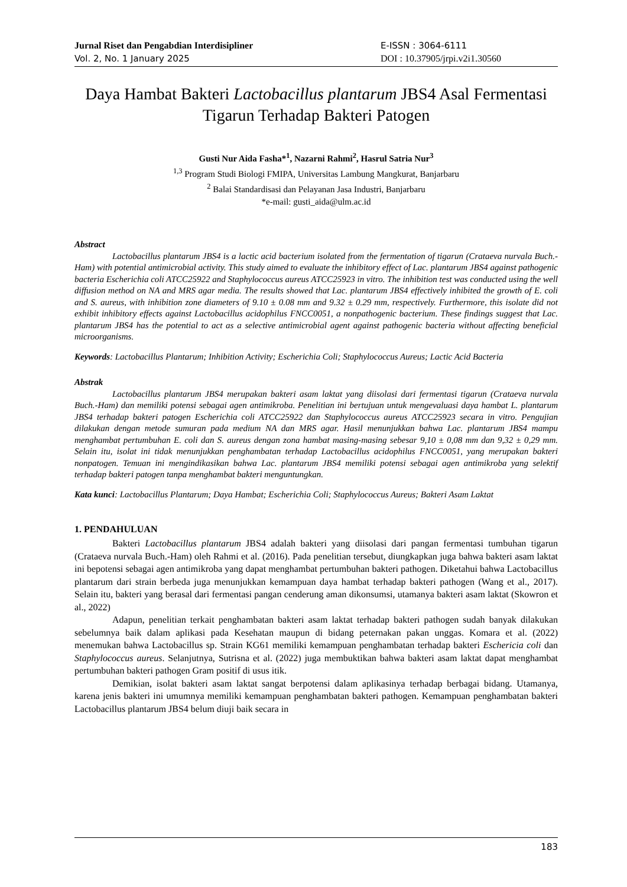Jurnal Riset dan Pengabdian Interdisipliner
Vol. 2, No. 1 January 2025
E-ISSN : 3064-6111
DOI : 10.37905/jrpi.v2i1.30560
Daya Hambat Bakteri Lactobacillus plantarum JBS4 Asal Fermentasi Tigarun Terhadap Bakteri Patogen
Gusti Nur Aida Fasha*<sup>1</sup>, Nazarni Rahmi<sup>2</sup>, Hasrul Satria Nur<sup>3</sup>
<sup>1,3</sup> Program Studi Biologi FMIPA, Universitas Lambung Mangkurat, Banjarbaru
<sup>2</sup> Balai Standardisasi dan Pelayanan Jasa Industri, Banjarbaru
*e-mail: gusti_aida@ulm.ac.id
Abstract
Lactobacillus plantarum JBS4 is a lactic acid bacterium isolated from the fermentation of tigarun (Crataeva nurvala Buch.-Ham) with potential antimicrobial activity. This study aimed to evaluate the inhibitory effect of Lac. plantarum JBS4 against pathogenic bacteria Escherichia coli ATCC25922 and Staphylococcus aureus ATCC25923 in vitro. The inhibition test was conducted using the well diffusion method on NA and MRS agar media. The results showed that Lac. plantarum JBS4 effectively inhibited the growth of E. coli and S. aureus, with inhibition zone diameters of 9.10 ± 0.08 mm and 9.32 ± 0.29 mm, respectively. Furthermore, this isolate did not exhibit inhibitory effects against Lactobacillus acidophilus FNCC0051, a nonpathogenic bacterium. These findings suggest that Lac. plantarum JBS4 has the potential to act as a selective antimicrobial agent against pathogenic bacteria without affecting beneficial microorganisms.
Keywords: Lactobacillus Plantarum; Inhibition Activity; Escherichia Coli; Staphylococcus Aureus; Lactic Acid Bacteria
Abstrak
Lactobacillus plantarum JBS4 merupakan bakteri asam laktat yang diisolasi dari fermentasi tigarun (Crataeva nurvala Buch.-Ham) dan memiliki potensi sebagai agen antimikroba. Penelitian ini bertujuan untuk mengevaluasi daya hambat L. plantarum JBS4 terhadap bakteri patogen Escherichia coli ATCC25922 dan Staphylococcus aureus ATCC25923 secara in vitro. Pengujian dilakukan dengan metode sumuran pada medium NA dan MRS agar. Hasil menunjukkan bahwa Lac. plantarum JBS4 mampu menghambat pertumbuhan E. coli dan S. aureus dengan zona hambat masing-masing sebesar 9,10 ± 0,08 mm dan 9,32 ± 0,29 mm. Selain itu, isolat ini tidak menunjukkan penghambatan terhadap Lactobacillus acidophilus FNCC0051, yang merupakan bakteri nonpatogen. Temuan ini mengindikasikan bahwa Lac. plantarum JBS4 memiliki potensi sebagai agen antimikroba yang selektif terhadap bakteri patogen tanpa menghambat bakteri menguntungkan.
Kata kunci: Lactobacillus Plantarum; Daya Hambat; Escherichia Coli; Staphylococcus Aureus; Bakteri Asam Laktat
1. PENDAHULUAN
Bakteri Lactobacillus plantarum JBS4 adalah bakteri yang diisolasi dari pangan fermentasi tumbuhan tigarun (Crataeva nurvala Buch.-Ham) oleh Rahmi et al. (2016). Pada penelitian tersebut, diungkapkan juga bahwa bakteri asam laktat ini bepotensi sebagai agen antimikroba yang dapat menghambat pertumbuhan bakteri pathogen. Diketahui bahwa Lactobacillus plantarum dari strain berbeda juga menunjukkan kemampuan daya hambat terhadap bakteri pathogen (Wang et al., 2017). Selain itu, bakteri yang berasal dari fermentasi pangan cenderung aman dikonsumsi, utamanya bakteri asam laktat (Skowron et al., 2022)
Adapun, penelitian terkait penghambatan bakteri asam laktat terhadap bakteri pathogen sudah banyak dilakukan sebelumnya baik dalam aplikasi pada Kesehatan maupun di bidang peternakan pakan unggas. Komara et al. (2022) menemukan bahwa Lactobacillus sp. Strain KG61 memiliki kemampuan penghambatan terhadap bakteri Eschericia coli dan Staphylococcus aureus. Selanjutnya, Sutrisna et al. (2022) juga membuktikan bahwa bakteri asam laktat dapat menghambat pertumbuhan bakteri pathogen Gram positif di usus itik.
Demikian, isolat bakteri asam laktat sangat berpotensi dalam aplikasinya terhadap berbagai bidang. Utamanya, karena jenis bakteri ini umumnya memiliki kemampuan penghambatan bakteri pathogen. Kemampuan penghambatan bakteri Lactobacillus plantarum JBS4 belum diuji baik secara in
183